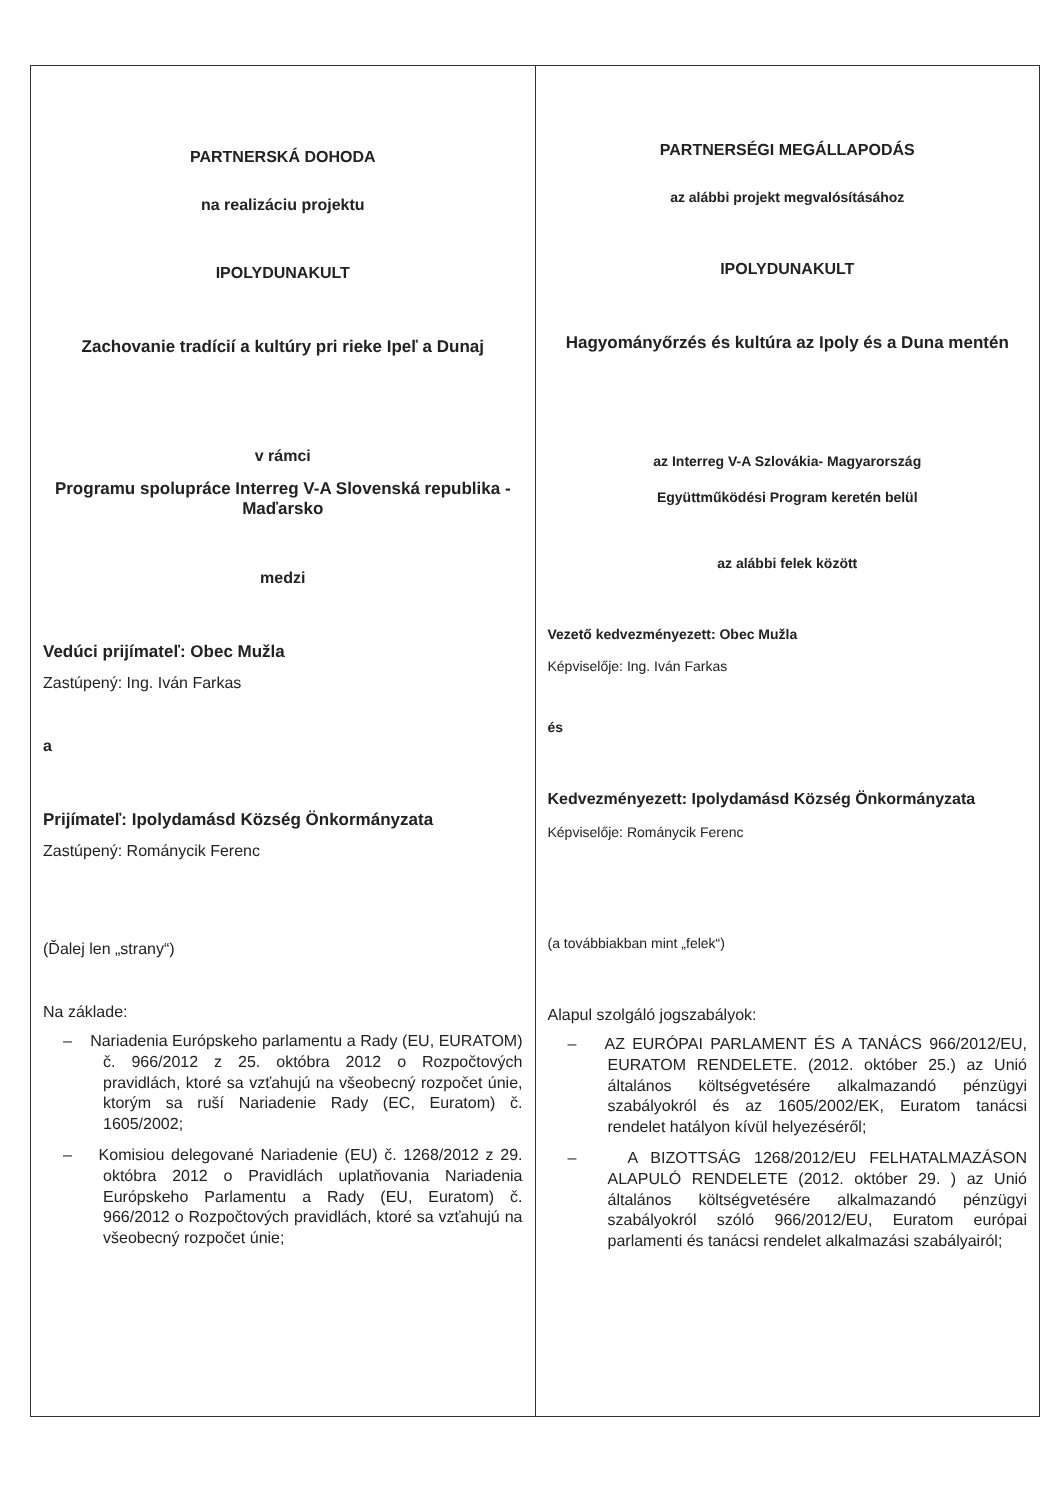| PARTNERSKÁ DOHODA na realizáciu projektu IPOLYDUNAKULT Zachovanie tradícií a kultúry pri rieke Ipeľ a Dunaj v rámci Programu spolupráce Interreg V-A Slovenská republika - Maďarsko medzi Vedúci prijímateľ: Obec Mužla Zastúpený: Ing. Iván Farkas a Prijímateľ: Ipolydamásd Község Önkormányzata Zastúpený: Románycik Ferenc (Ďalej len „strany“) Na základe: – Nariadenia Európskeho parlamentu a Rady (EU, EURATOM) č. 966/2012 z 25. októbra 2012 o Rozpočtových pravidlách, ktoré sa vzťahujú na všeobecný rozpočet únie, ktorým sa ruší Nariadenie Rady (EC, Euratom) č. 1605/2002; – Komisiou delegované Nariadenie (EU) č. 1268/2012 z 29. októbra 2012 o Pravidlách uplatňovania Nariadenia Európskeho Parlamentu a Rady (EU, Euratom) č. 966/2012 o Rozpočtových pravidlách, ktoré sa vzťahujú na všeobecný rozpočet únie; | PARTNERSÉGI MEGÁLLAPODÁS az alábbi projekt megvalósításához IPOLYDUNAKULT Hagyományőrzés és kultúra az Ipoly és a Duna mentén az Interreg V-A Szlovákia- Magyarország Együttműködési Program keretén belül az alábbi felek között Vezető kedvezményezett: Obec Mužla Képviselője: Ing. Iván Farkas és Kedvezményezett: Ipolydamásd Község Önkormányzata Képviselője: Románycik Ferenc (a továbbiakban mint „felek“) Alapul szolgáló jogszabályok: – AZ EURÓPAI PARLAMENT ÉS A TANÁCS 966/2012/EU, EURATOM RENDELETE. (2012. október 25.) az Unió általános költségvetésére alkalmazandó pénzügyi szabályokról és az 1605/2002/EK, Euratom tanácsi rendelet hatályon kívül helyezéséről; – A BIZOTTSÁG 1268/2012/EU FELHATALMAZÁSON ALAPULÓ RENDELETE (2012. október 29. ) az Unió általános költségvetésére alkalmazandó pénzügyi szabályokról szóló 966/2012/EU, Euratom európai parlamenti és tanácsi rendelet alkalmazási szabályairól; |